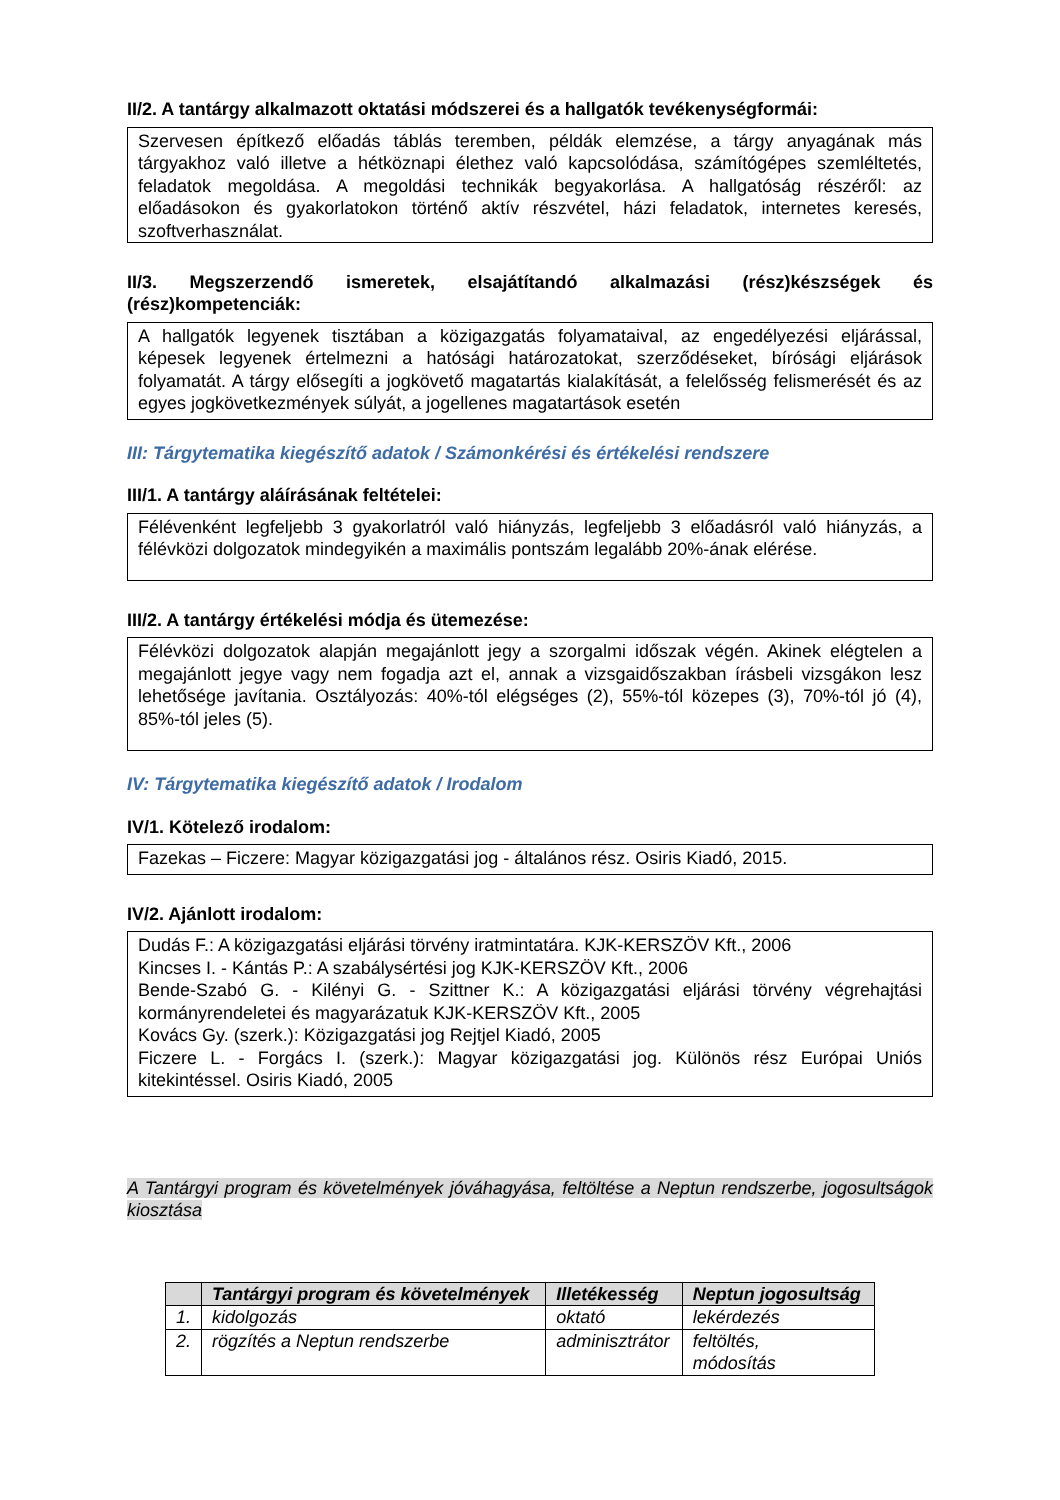II/2. A tantárgy alkalmazott oktatási módszerei és a hallgatók tevékenységformái:
Szervesen építkező előadás táblás teremben, példák elemzése, a tárgy anyagának más tárgyakhoz való illetve a hétköznapi élethez való kapcsolódása, számítógépes szemléltetés, feladatok megoldása. A megoldási technikák begyakorlása. A hallgatóság részéről: az előadásokon és gyakorlatokon történő aktív részvétel, házi feladatok, internetes keresés, szoftverhasználat.
II/3. Megszerzendő ismeretek, elsajátítandó alkalmazási (rész)készségek és (rész)kompetenciák:
A hallgatók legyenek tisztában a közigazgatás folyamataival, az engedélyezési eljárással, képesek legyenek értelmezni a hatósági határozatokat, szerződéseket, bírósági eljárások folyamatát. A tárgy elősegíti a jogkövető magatartás kialakítását, a felelősség felismerését és az egyes jogkövetkezmények súlyát, a jogellenes magatartások esetén
III: Tárgytematika kiegészítő adatok / Számonkérési és értékelési rendszere
III/1. A tantárgy aláírásának feltételei:
Félévenként legfeljebb 3 gyakorlatról való hiányzás, legfeljebb 3 előadásról való hiányzás, a félévközi dolgozatok mindegyikén a maximális pontszám legalább 20%-ának elérése.
III/2. A tantárgy értékelési módja és ütemezése:
Félévközi dolgozatok alapján megajánlott jegy a szorgalmi időszak végén. Akinek elégtelen a megajánlott jegye vagy nem fogadja azt el, annak a vizsgaidőszakban írásbeli vizsgákon lesz lehetősége javítania. Osztályozás: 40%-tól elégséges (2), 55%-tól közepes (3), 70%-tól jó (4), 85%-tól jeles (5).
IV: Tárgytematika kiegészítő adatok / Irodalom
IV/1. Kötelező irodalom:
Fazekas – Ficzere: Magyar közigazgatási jog - általános rész. Osiris Kiadó, 2015.
IV/2. Ajánlott irodalom:
Dudás F.: A közigazgatási eljárási törvény iratmintatára. KJK-KERSZÖV Kft., 2006
Kincses I. - Kántás P.: A szabálysértési jog KJK-KERSZÖV Kft., 2006
Bende-Szabó G. - Kilényi G. - Szittner K.: A közigazgatási eljárási törvény végrehajtási kormányrendeletei és magyarázatuk KJK-KERSZÖV Kft., 2005
Kovács Gy. (szerk.): Közigazgatási jog Rejtjel Kiadó, 2005
Ficzere L. - Forgács I. (szerk.): Magyar közigazgatási jog. Különös rész Európai Uniós kitekintéssel. Osiris Kiadó, 2005
A Tantárgyi program és követelmények jóváhagyása, feltöltése a Neptun rendszerbe, jogosultságok kiosztása
| | Tantárgyi program és követelmények | Illetékesség | Neptun jogosultság |
| --- | --- | --- | --- |
| 1. | kidolgozás | oktató | lekérdezés |
| 2. | rögzítés a Neptun rendszerbe | adminisztrátor | feltöltés, módosítás |